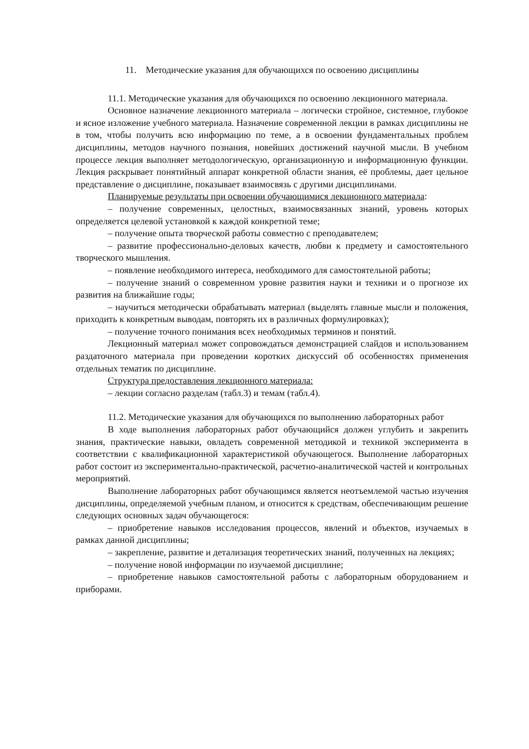11. Методические указания для обучающихся по освоению дисциплины
11.1. Методические указания для обучающихся по освоению лекционного материала.
Основное назначение лекционного материала – логически стройное, системное, глубокое и ясное изложение учебного материала. Назначение современной лекции в рамках дисциплины не в том, чтобы получить всю информацию по теме, а в освоении фундаментальных проблем дисциплины, методов научного познания, новейших достижений научной мысли. В учебном процессе лекция выполняет методологическую, организационную и информационную функции. Лекция раскрывает понятийный аппарат конкретной области знания, её проблемы, дает цельное представление о дисциплине, показывает взаимосвязь с другими дисциплинами.
Планируемые результаты при освоении обучающимися лекционного материала:
– получение современных, целостных, взаимосвязанных знаний, уровень которых определяется целевой установкой к каждой конкретной теме;
– получение опыта творческой работы совместно с преподавателем;
– развитие профессионально-деловых качеств, любви к предмету и самостоятельного творческого мышления.
– появление необходимого интереса, необходимого для самостоятельной работы;
– получение знаний о современном уровне развития науки и техники и о прогнозе их развития на ближайшие годы;
– научиться методически обрабатывать материал (выделять главные мысли и положения, приходить к конкретным выводам, повторять их в различных формулировках);
– получение точного понимания всех необходимых терминов и понятий.
Лекционный материал может сопровождаться демонстрацией слайдов и использованием раздаточного материала при проведении коротких дискуссий об особенностях применения отдельных тематик по дисциплине.
Структура предоставления лекционного материала:
– лекции согласно разделам (табл.3) и темам (табл.4).
11.2. Методические указания для обучающихся по выполнению лабораторных работ
В ходе выполнения лабораторных работ обучающийся должен углубить и закрепить знания, практические навыки, овладеть современной методикой и техникой эксперимента в соответствии с квалификационной характеристикой обучающегося. Выполнение лабораторных работ состоит из экспериментально-практической, расчетно-аналитической частей и контрольных мероприятий.
Выполнение лабораторных работ обучающимся является неотъемлемой частью изучения дисциплины, определяемой учебным планом, и относится к средствам, обеспечивающим решение следующих основных задач обучающегося:
– приобретение навыков исследования процессов, явлений и объектов, изучаемых в рамках данной дисциплины;
– закрепление, развитие и детализация теоретических знаний, полученных на лекциях;
– получение новой информации по изучаемой дисциплине;
– приобретение навыков самостоятельной работы с лабораторным оборудованием и приборами.